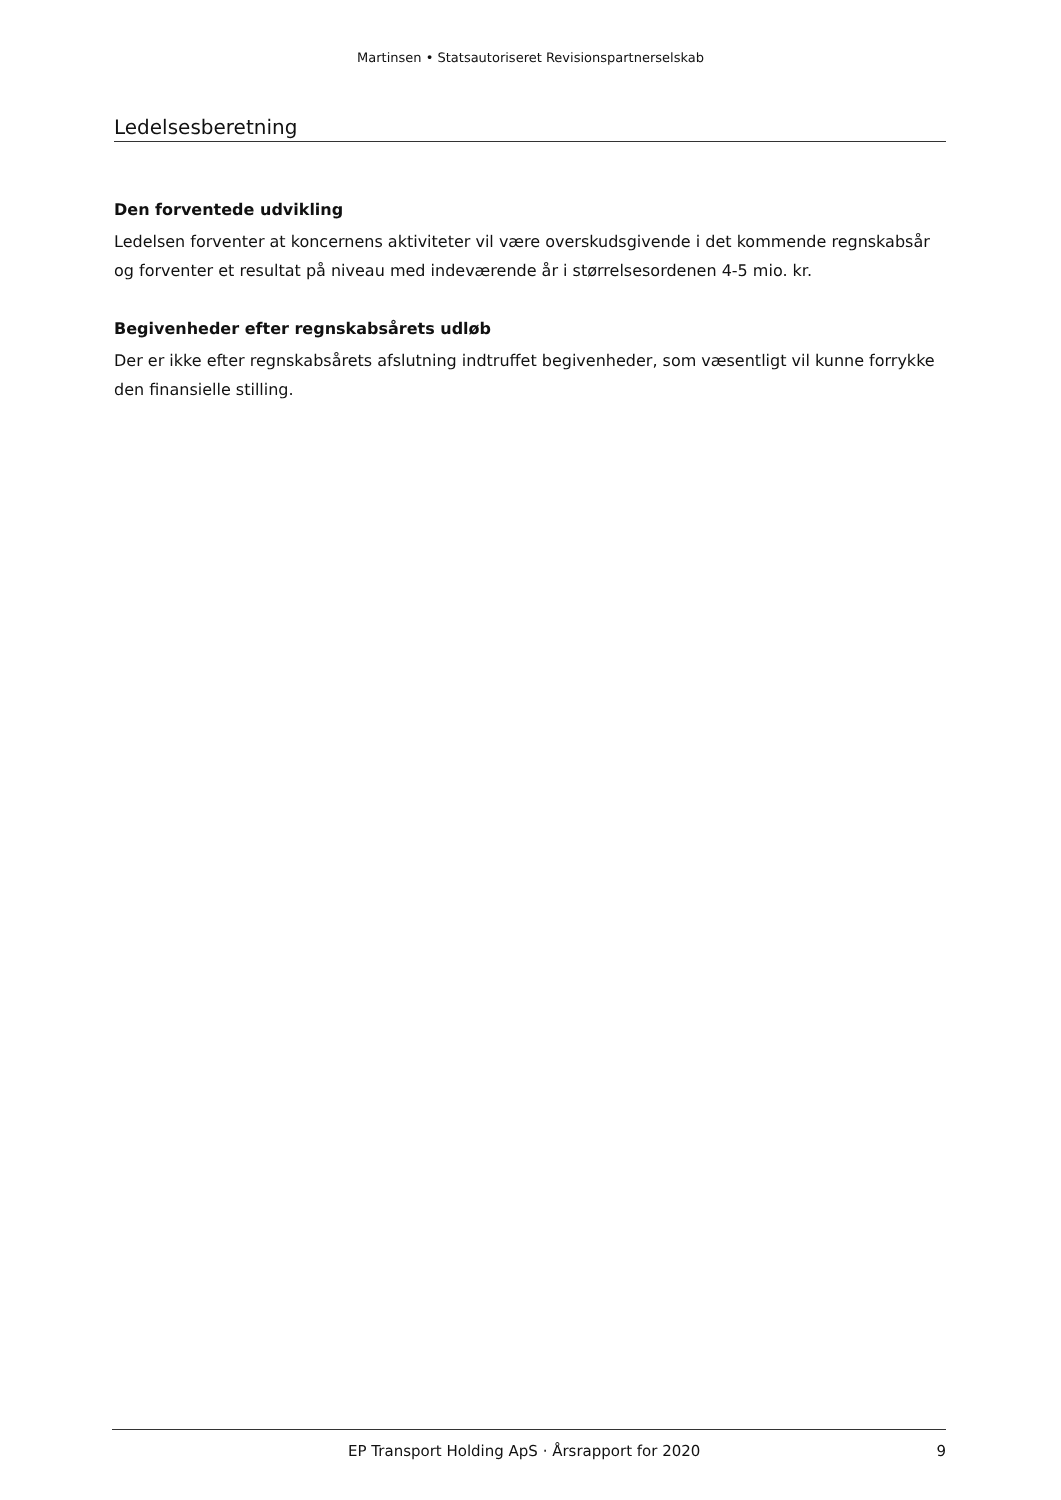Martinsen • Statsautoriseret Revisionspartnerselskab
Ledelsesberetning
Den forventede udvikling
Ledelsen forventer at koncernens aktiviteter vil være overskudsgivende i det kommende regnskabsår og forventer et resultat på niveau med indeværende år i størrelsesordenen 4-5 mio. kr.
Begivenheder efter regnskabsårets udløb
Der er ikke efter regnskabsårets afslutning indtruffet begivenheder, som væsentligt vil kunne forrykke den finansielle stilling.
EP Transport Holding ApS · Årsrapport for 2020 9